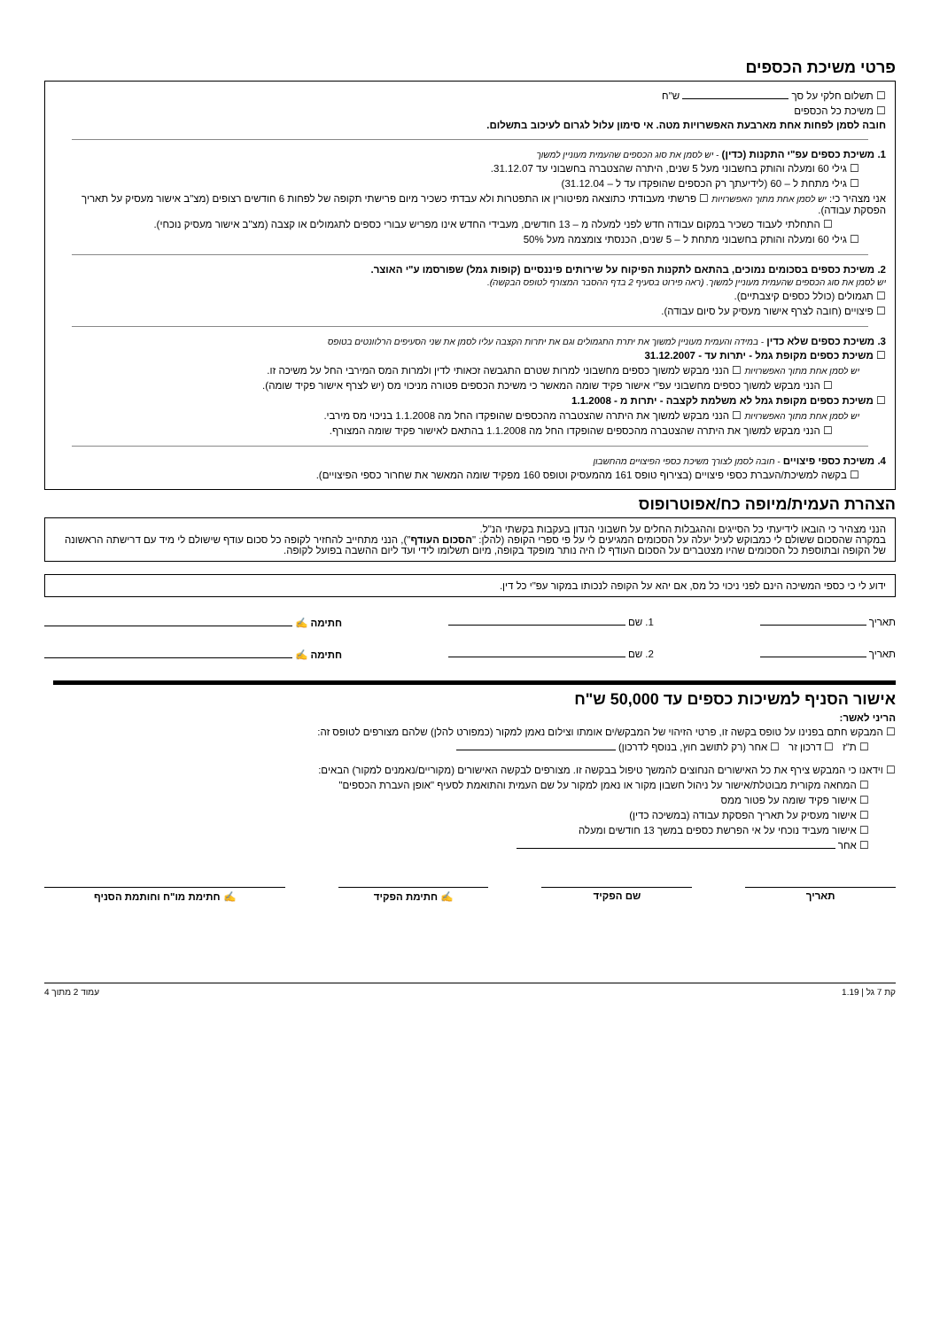פרטי משיכת הכספים
☐ תשלום חלקי על סך ש"ח
☐ משיכת כל הכספים
חובה לסמן לפחות אחת מארבעת האפשרויות מטה. אי סימון עלול לגרום לעיכוב בתשלום.
1. משיכת כספים עפ"י התקנות (כדין) - יש לסמן את סוג הכספים שהעמית מעוניין למשוך
☐ גילי 60 ומעלה והותק בחשבוני מעל 5 שנים, היתרה שהצטברה בחשבוני עד 31.12.07.
☐ גילי מתחת ל – 60 (לידיעתך רק הכספים שהופקדו עד ל – 31.12.04)
אני מצהיר כי: יש לסמן אחת מתוך האפשרויות ☐ פרשתי מעבודתי כתוצאה מפיטורין או התפטרות ולא עבדתי כשכיר מיום פרישתי תקופה של לפחות 6 חודשים רצופים (מצ"ב אישור מעסיק על תאריך הפסקת עבודה).
☐ התחלתי לעבוד כשכיר במקום עבודה חדש לפני למעלה מ – 13 חודשים, מעבידי החדש אינו מפריש עבורי כספים לתגמולים או קצבה (מצ"ב אישור מעסיק נוכחי).
☐ גילי 60 ומעלה והותק בחשבוני מתחת ל – 5 שנים, הכנסתי צומצמה מעל 50%
2. משיכת כספים בסכומים נמוכים, בהתאם לתקנות הפיקוח על שירותים פיננסיים (קופות גמל) שפורסמו ע"י האוצר.
יש לסמן את סוג הכספים שהעמית מעוניין למשוך. (ראה פירוט בסעיף 2 בדף ההסבר המצורף לטופס הבקשה).
☐ תגמולים (כולל כספים קיצבתיים).
☐ פיצויים (חובה לצרף אישור מעסיק על סיום עבודה).
3. משיכת כספים שלא כדין - במידה והעמית מעוניין למשוך את יתרת התגמולים וגם את יתרות הקצבה עליו לסמן את שני הסעיפים הרלוונטים בטופס
☐ משיכת כספים מקופת גמל - יתרות עד - 31.12.2007
יש לסמן אחת מתוך האפשרויות ☐ הנני מבקש למשוך כספים מחשבוני למרות שטרם התגבשה זכאותי לדין ולמרות המס המירבי החל על משיכה זו.
☐ הנני מבקש למשוך כספים מחשבוני עפ"י אישור פקיד שומה המאשר כי משיכת הכספים פטורה מניכוי מס (יש לצרף אישור פקיד שומה).
☐ משיכת כספים מקופת גמל לא משלמת לקצבה - יתרות מ - 1.1.2008
יש לסמן אחת מתוך האפשרויות ☐ הנני מבקש למשוך את היתרה שהצטברה מהכספים שהופקדו החל מה 1.1.2008 בניכוי מס מירבי.
☐ הנני מבקש למשוך את היתרה שהצטברה מהכספים שהופקדו החל מה 1.1.2008 בהתאם לאישור פקיד שומה המצורף.
4. משיכת כספי פיצויים - חובה לסמן לצורך משיכת כספי הפיצויים מהחשבון
☐ בקשה למשיכת/העברת כספי פיצויים (בצירוף טופס 161 מהמעסיק וטופס 160 מפקיד שומה המאשר את שחרור כספי הפיצויים).
הצהרת העמית/מיופה כח/אפוטרופוס
הנני מצהיר כי הובאו לידיעתי כל הסייגים וההגבלות החלים על חשבוני הנדון בעקבות בקשתי הנ"ל.
במקרה שהסכום ששולם לי כמבוקש לעיל יעלה על הסכומים המגיעים לי על פי ספרי הקופה (להלן: "הסכום העודף"), הנני מתחייב להחזיר לקופה כל סכום עודף שישולם לי מיד עם דרישתה הראשונה של הקופה ובתוספת כל הסכומים שהיו מצטברים על הסכום העודף לו היה נותר מופקד בקופה, מיום תשלומו לידי ועד ליום ההשבה בפועל לקופה.
ידוע לי כי כספי המשיכה הינם לפני ניכוי כל מס, אם יהא על הקופה לנכותו במקור עפ"י כל דין.
תאריך 1. שם חתימה ✍
תאריך 2. שם חתימה ✍
אישור הסניף למשיכות כספים עד 50,000 ש"ח
הריני לאשר:
☐ המבקש חתם בפנינו על טופס בקשה זו, פרטי הזיהוי של המבקש/ים אומתו וצילום נאמן למקור (כמפורט להלן) שלהם מצורפים לטופס זה:
☐ ת"ז ☐ דרכון זר ☐ אחר (רק לתושב חוץ, בנוסף לדרכון)
☐ וידאנו כי המבקש צירף את כל האישורים הנחוצים להמשך טיפול בבקשה זו. מצורפים לבקשה האישורים (מקוריים/נאמנים למקור) הבאים:
☐ המחאה מקורית מבוטלת/אישור על ניהול חשבון מקור או נאמן למקור על שם העמית והתואמת לסעיף "אופן העברת הכספים"
☐ אישור פקיד שומה על פטור ממס
☐ אישור מעסיק על תאריך הפסקת עבודה (במשיכה כדין)
☐ אישור מעביד נוכחי על אי הפרשת כספים במשך 13 חודשים ומעלה
☐ אחר
תאריך שם הפקיד ✍ חתימת הפקיד ✍ חתימת מו"ח וחותמת הסניף
קת 7 גל | 1.19 עמוד 2 מתוך 4